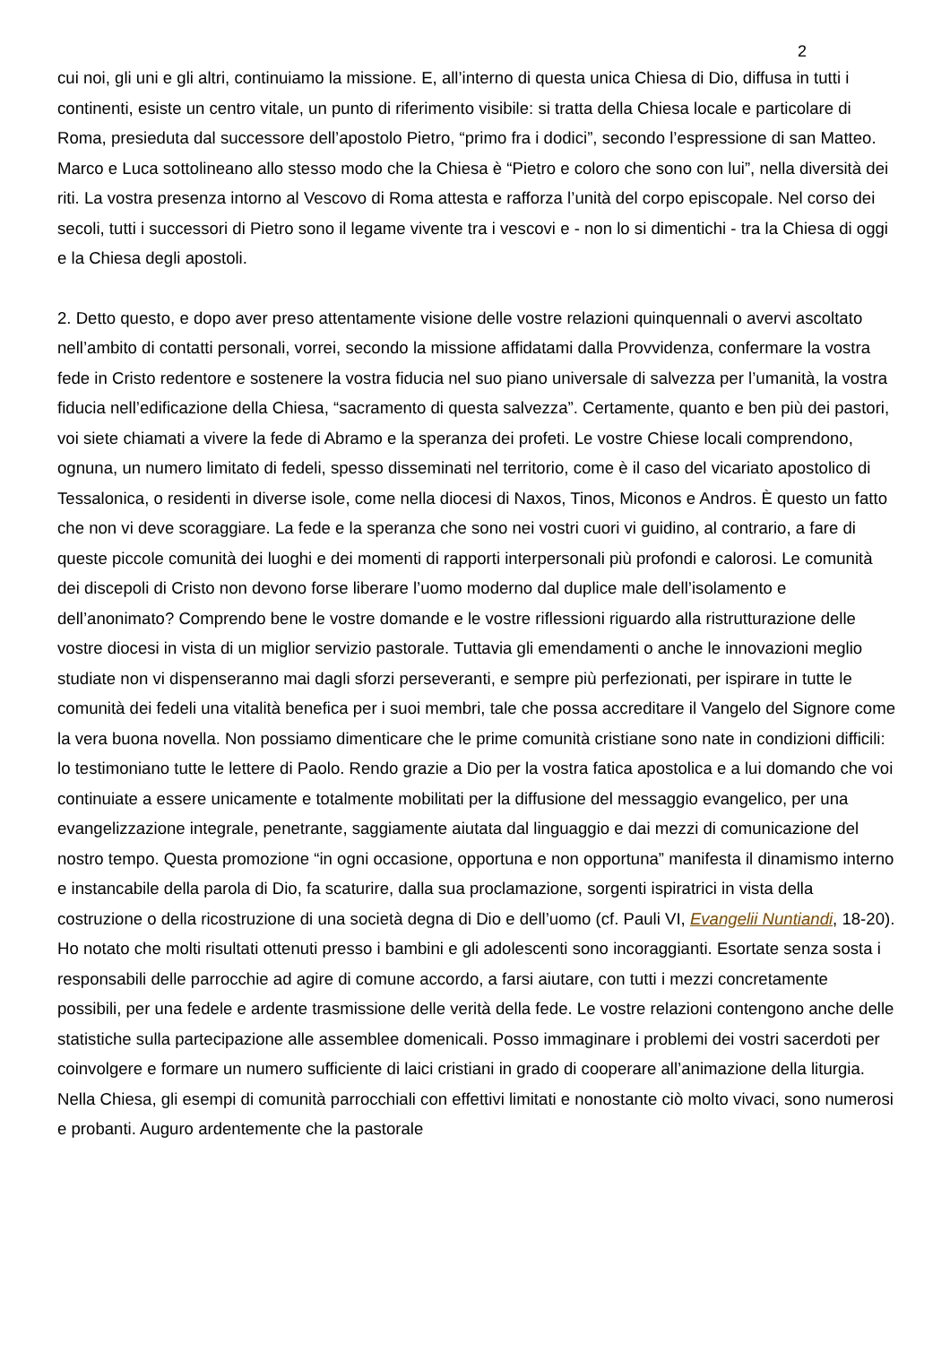2
cui noi, gli uni e gli altri, continuiamo la missione. E, all’interno di questa unica Chiesa di Dio, diffusa in tutti i continenti, esiste un centro vitale, un punto di riferimento visibile: si tratta della Chiesa locale e particolare di Roma, presieduta dal successore dell’apostolo Pietro, “primo fra i dodici”, secondo l’espressione di san Matteo. Marco e Luca sottolineano allo stesso modo che la Chiesa è “Pietro e coloro che sono con lui”, nella diversità dei riti. La vostra presenza intorno al Vescovo di Roma attesta e rafforza l’unità del corpo episcopale. Nel corso dei secoli, tutti i successori di Pietro sono il legame vivente tra i vescovi e - non lo si dimentichi - tra la Chiesa di oggi e la Chiesa degli apostoli.
2. Detto questo, e dopo aver preso attentamente visione delle vostre relazioni quinquennali o avervi ascoltato nell’ambito di contatti personali, vorrei, secondo la missione affidatami dalla Provvidenza, confermare la vostra fede in Cristo redentore e sostenere la vostra fiducia nel suo piano universale di salvezza per l’umanità, la vostra fiducia nell’edificazione della Chiesa, “sacramento di questa salvezza”. Certamente, quanto e ben più dei pastori, voi siete chiamati a vivere la fede di Abramo e la speranza dei profeti. Le vostre Chiese locali comprendono, ognuna, un numero limitato di fedeli, spesso disseminati nel territorio, come è il caso del vicariato apostolico di Tessalonica, o residenti in diverse isole, come nella diocesi di Naxos, Tinos, Miconos e Andros. È questo un fatto che non vi deve scoraggiare. La fede e la speranza che sono nei vostri cuori vi guidino, al contrario, a fare di queste piccole comunità dei luoghi e dei momenti di rapporti interpersonali più profondi e calorosi. Le comunità dei discepoli di Cristo non devono forse liberare l’uomo moderno dal duplice male dell’isolamento e dell’anonimato? Comprendo bene le vostre domande e le vostre riflessioni riguardo alla ristrutturazione delle vostre diocesi in vista di un miglior servizio pastorale. Tuttavia gli emendamenti o anche le innovazioni meglio studiate non vi dispenseranno mai dagli sforzi perseveranti, e sempre più perfezionati, per ispirare in tutte le comunità dei fedeli una vitalità benefica per i suoi membri, tale che possa accreditare il Vangelo del Signore come la vera buona novella. Non possiamo dimenticare che le prime comunità cristiane sono nate in condizioni difficili: lo testimoniano tutte le lettere di Paolo. Rendo grazie a Dio per la vostra fatica apostolica e a lui domando che voi continuiate a essere unicamente e totalmente mobilitati per la diffusione del messaggio evangelico, per una evangelizzazione integrale, penetrante, saggiamente aiutata dal linguaggio e dai mezzi di comunicazione del nostro tempo. Questa promozione “in ogni occasione, opportuna e non opportuna” manifesta il dinamismo interno e instancabile della parola di Dio, fa scaturire, dalla sua proclamazione, sorgenti ispiratrici in vista della costruzione o della ricostruzione di una società degna di Dio e dell’uomo (cf. Pauli VI, Evangelii Nuntiandi, 18-20). Ho notato che molti risultati ottenuti presso i bambini e gli adolescenti sono incoraggianti. Esortate senza sosta i responsabili delle parrocchie ad agire di comune accordo, a farsi aiutare, con tutti i mezzi concretamente possibili, per una fedele e ardente trasmissione delle verità della fede. Le vostre relazioni contengono anche delle statistiche sulla partecipazione alle assemblee domenicali. Posso immaginare i problemi dei vostri sacerdoti per coinvolgere e formare un numero sufficiente di laici cristiani in grado di cooperare all’animazione della liturgia. Nella Chiesa, gli esempi di comunità parrocchiali con effettivi limitati e nonostante ciò molto vivaci, sono numerosi e probanti. Auguro ardentemente che la pastorale